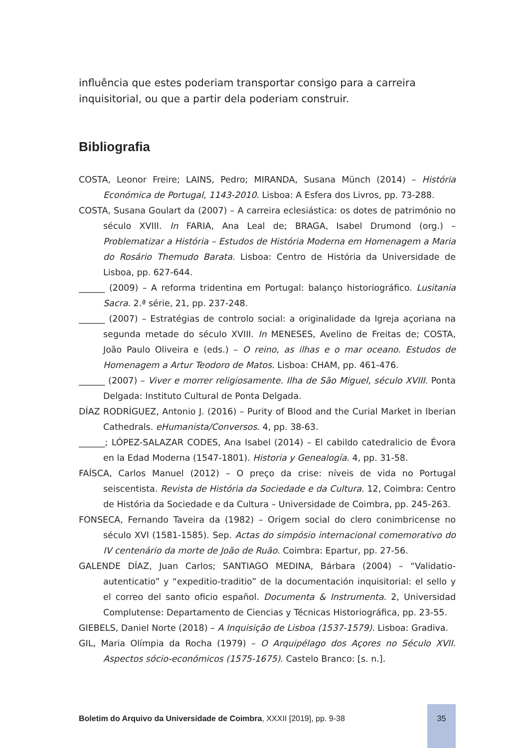influência que estes poderiam transportar consigo para a carreira inquisitorial, ou que a partir dela poderiam construir.
Bibliografia
COSTA, Leonor Freire; LAINS, Pedro; MIRANDA, Susana Münch (2014) – História Económica de Portugal, 1143-2010. Lisboa: A Esfera dos Livros, pp. 73-288.
COSTA, Susana Goulart da (2007) – A carreira eclesiástica: os dotes de património no século XVIII. In FARIA, Ana Leal de; BRAGA, Isabel Drumond (org.) – Problematizar a História – Estudos de História Moderna em Homenagem a Maria do Rosário Themudo Barata. Lisboa: Centro de História da Universidade de Lisboa, pp. 627-644.
______ (2009) – A reforma tridentina em Portugal: balanço historiográfico. Lusitania Sacra. 2.ª série, 21, pp. 237-248.
______ (2007) – Estratégias de controlo social: a originalidade da Igreja açoriana na segunda metade do século XVIII. In MENESES, Avelino de Freitas de; COSTA, João Paulo Oliveira e (eds.) – O reino, as ilhas e o mar oceano. Estudos de Homenagem a Artur Teodoro de Matos. Lisboa: CHAM, pp. 461-476.
______ (2007) – Viver e morrer religiosamente. Ilha de São Miguel, século XVIII. Ponta Delgada: Instituto Cultural de Ponta Delgada.
DÍAZ RODRÍGUEZ, Antonio J. (2016) – Purity of Blood and the Curial Market in Iberian Cathedrals. eHumanista/Conversos. 4, pp. 38-63.
______; LÓPEZ-SALAZAR CODES, Ana Isabel (2014) – El cabildo catedralicio de Évora en la Edad Moderna (1547-1801). Historia y Genealogía. 4, pp. 31-58.
FAÍSCA, Carlos Manuel (2012) – O preço da crise: níveis de vida no Portugal seiscentista. Revista de História da Sociedade e da Cultura. 12, Coimbra: Centro de História da Sociedade e da Cultura – Universidade de Coimbra, pp. 245-263.
FONSECA, Fernando Taveira da (1982) – Origem social do clero conimbricense no século XVI (1581-1585). Sep. Actas do simpósio internacional comemorativo do IV centenário da morte de João de Ruão. Coimbra: Epartur, pp. 27-56.
GALENDE DÍAZ, Juan Carlos; SANTIAGO MEDINA, Bárbara (2004) – “Validatio-autenticatio” y “expeditio-traditio” de la documentación inquisitorial: el sello y el correo del santo oficio español. Documenta & Instrumenta. 2, Universidad Complutense: Departamento de Ciencias y Técnicas Historiográfica, pp. 23-55.
GIEBELS, Daniel Norte (2018) – A Inquisição de Lisboa (1537-1579). Lisboa: Gradiva.
GIL, Maria Olímpia da Rocha (1979) – O Arquipélago dos Açores no Século XVII. Aspectos sócio-económicos (1575-1675). Castelo Branco: [s. n.].
Boletim do Arquivo da Universidade de Coimbra, XXXII [2019], pp. 9-38
35